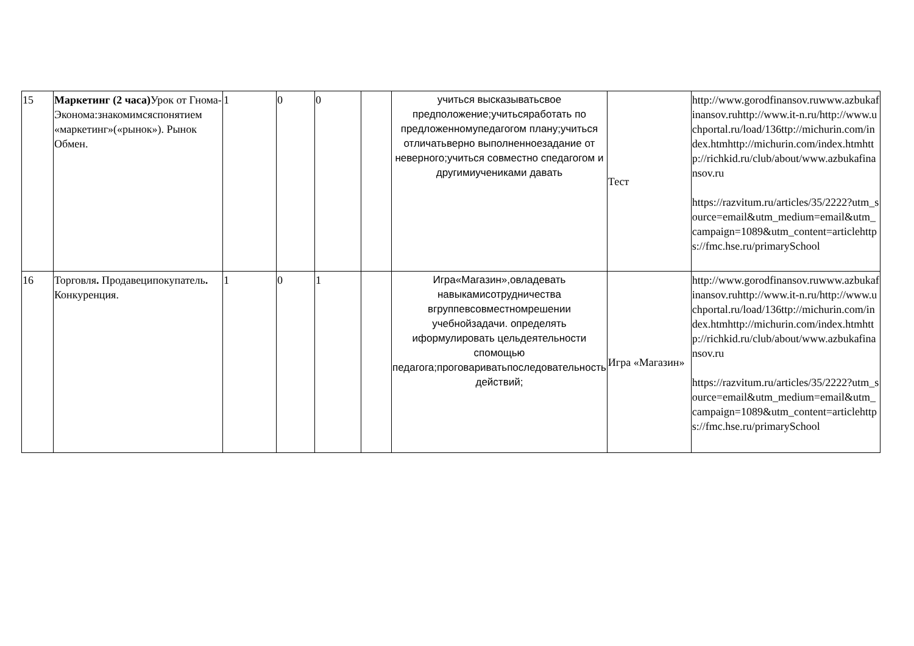| 15 | Маркетинг (2 часа) Урок от Гнома-Эконома:знакомимсяспонятием «маркетинг»(«рынок»). Рынок Обмен. | 1 | 0 | 0 | | учиться высказыватьсвое предположение;учитьсяработать по предложенномупедагогом плану;учиться отличатьверно выполненноезадание от неверного;учиться совместно спедагогом и другимиучениками давать | Тест | http://www.gorodfinansov.ruwww.azbukafinansov.ruhttp://www.it-n.ru/http://www.uchportal.ru/load/136ttp://michurin.com/index.htmhttp://michurin.com/index.htmhttp://richkid.ru/club/about/www.azbukafinansov.ru https://razvitum.ru/articles/35/2222?utm_source=email&utm_medium=email&utm_campaign=1089&utm_content=articlehttps://fmc.hse.ru/primarySchool |
| 16 | Торговля . Продавеципокупатель . Конкуренция. | 1 | 0 | 1 | | Игра«Магазин»,овладевать навыкамисотрудничества вгруппевсовместномрешении учебнойзадачи. определять иформулировать цельдеятельности спомощью педагога;проговариватьпоследовательность действий; | Игра «Магазин» | http://www.gorodfinansov.ruwww.azbukafinansov.ruhttp://www.it-n.ru/http://www.uchportal.ru/load/136ttp://michurin.com/index.htmhttp://michurin.com/index.htmhttp://richkid.ru/club/about/www.azbukafinansov.ru https://razvitum.ru/articles/35/2222?utm_source=email&utm_medium=email&utm_campaign=1089&utm_content=articlehttps://fmc.hse.ru/primarySchool |